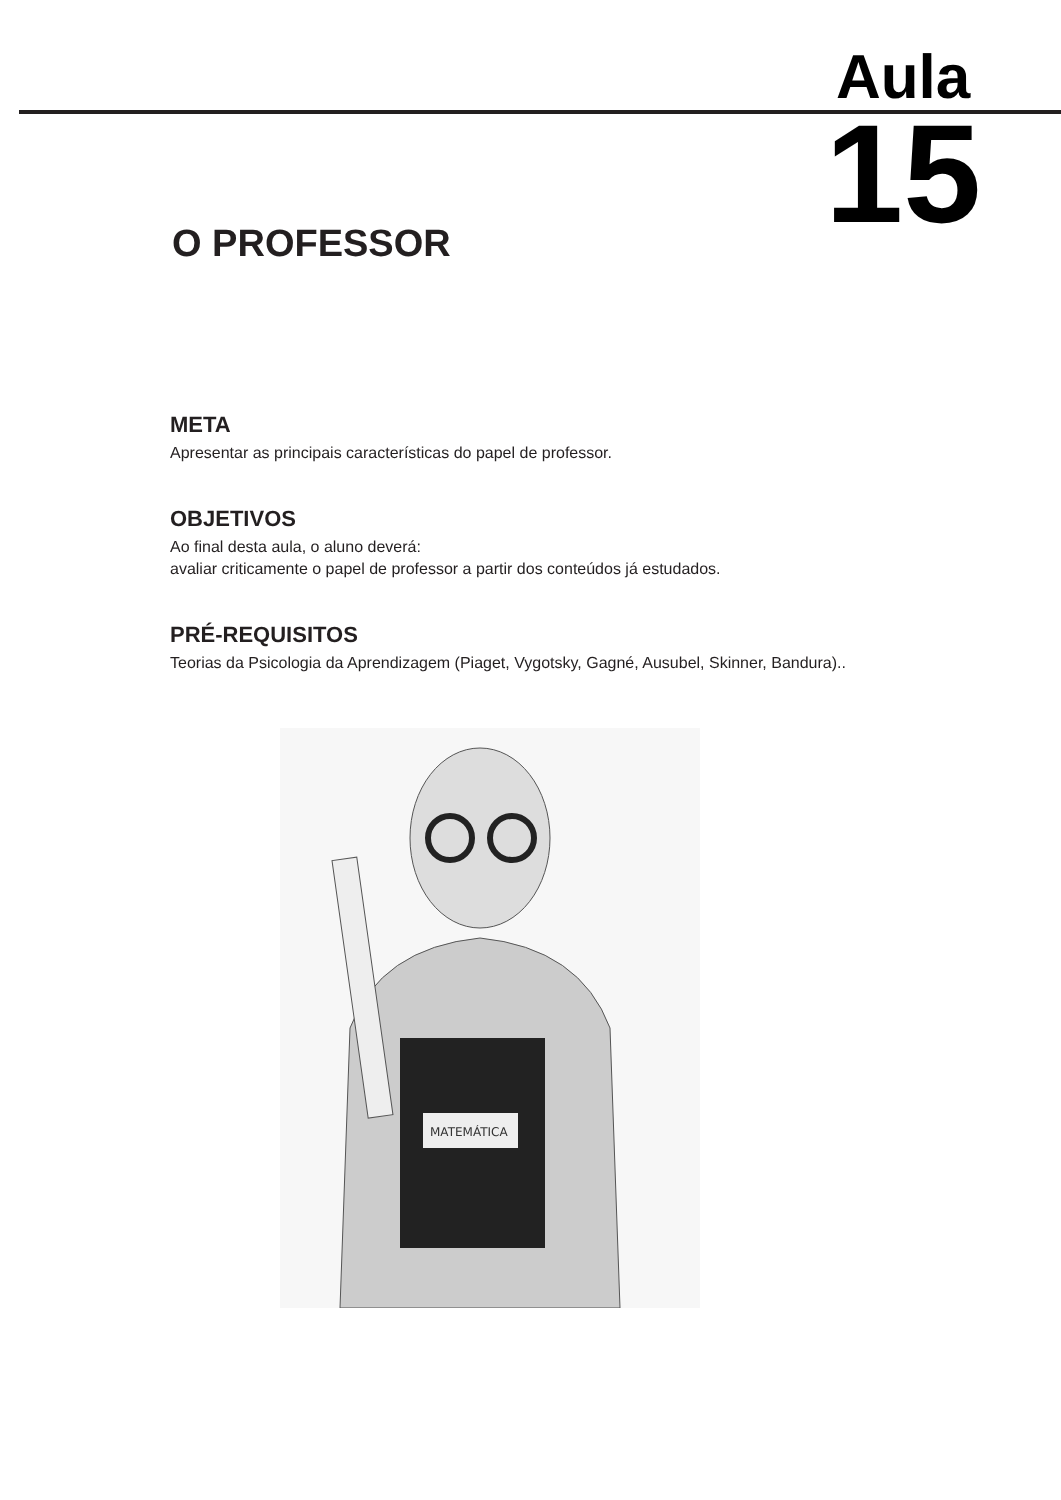Aula
15
O PROFESSOR
META
Apresentar as principais características do papel de professor.
OBJETIVOS
Ao final desta aula, o aluno deverá:
avaliar criticamente o papel de professor a partir dos conteúdos já estudados.
PRÉ-REQUISITOS
Teorias da Psicologia da Aprendizagem (Piaget, Vygotsky, Gagné, Ausubel, Skinner, Bandura)..
MATEMÁTICA